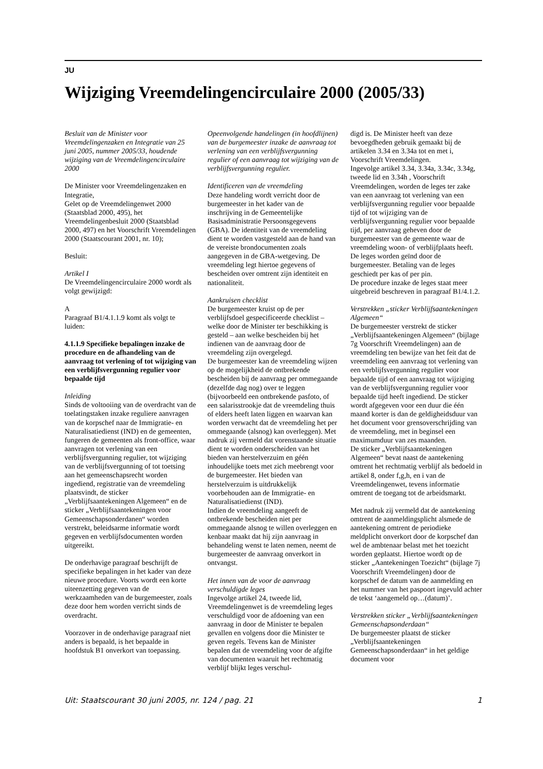JU
Wijziging Vreemdelingencirculaire 2000 (2005/33)
Besluit van de Minister voor Vreemdelingenzaken en Integratie van 25 juni 2005, nummer 2005/33, houdende wijziging van de Vreemdelingencirculaire 2000
De Minister voor Vreemdelingenzaken en Integratie,
Gelet op de Vreemdelingenwet 2000 (Staatsblad 2000, 495), het Vreemdelingenbesluit 2000 (Staatsblad 2000, 497) en het Voorschrift Vreemdelingen 2000 (Staatscourant 2001, nr. 10);
Besluit:
Artikel I
De Vreemdelingencirculaire 2000 wordt als volgt gewijzigd:
A
Paragraaf B1/4.1.1.9 komt als volgt te luiden:
4.1.1.9 Specifieke bepalingen inzake de procedure en de afhandeling van de aanvraag tot verlening of tot wijziging van een verblijfsvergunning regulier voor bepaalde tijd
Inleiding
Sinds de voltooiing van de overdracht van de toelatingstaken inzake reguliere aanvragen van de korpschef naar de Immigratie- en Naturalisatiedienst (IND) en de gemeenten, fungeren de gemeenten als front-office, waar aanvragen tot verlening van een verblijfsvergunning regulier, tot wijziging van de verblijfsvergunning of tot toetsing aan het gemeenschapsrecht worden ingediend, registratie van de vreemdeling plaatsvindt, de sticker „Verblijfsaantekeningen Algemeen“ en de sticker „Verblijfsaantekeningen voor Gemeenschapsonderdanen“ worden verstrekt, beleidsarme informatie wordt gegeven en verblijfsdocumenten worden uitgereikt.
De onderhavige paragraaf beschrijft de specifieke bepalingen in het kader van deze nieuwe procedure. Voorts wordt een korte uiteenzetting gegeven van de werkzaamheden van de burgemeester, zoals deze door hem worden verricht sinds de overdracht.
Voorzover in de onderhavige paragraaf niet anders is bepaald, is het bepaalde in hoofdstuk B1 onverkort van toepassing.
Opeenvolgende handelingen (in hoofdlijnen) van de burgemeester inzake de aanvraag tot verlening van een verblijfsvergunning regulier of een aanvraag tot wijziging van de verblijfsvergunning regulier.
Identificeren van de vreemdeling
Deze handeling wordt verricht door de burgemeester in het kader van de inschrijving in de Gemeentelijke Basisadministratie Persoonsgegevens (GBA). De identiteit van de vreemdeling dient te worden vastgesteld aan de hand van de vereiste brondocumenten zoals aangegeven in de GBA-wetgeving. De vreemdeling legt hiertoe gegevens of bescheiden over omtrent zijn identiteit en nationaliteit.
Aankruisen checklist
De burgemeester kruist op de per verblijfsdoel gespecificeerde checklist – welke door de Minister ter beschikking is gesteld – aan welke bescheiden bij het indienen van de aanvraag door de vreemdeling zijn overgelegd.
De burgemeester kan de vreemdeling wijzen op de mogelijkheid de ontbrekende bescheiden bij de aanvraag per ommegaande (dezelfde dag nog) over te leggen (bijvoorbeeld een ontbrekende pasfoto, of een salarisstrookje dat de vreemdeling thuis of elders heeft laten liggen en waarvan kan worden verwacht dat de vreemdeling het per ommegaande (alsnog) kan overleggen). Met nadruk zij vermeld dat vorenstaande situatie dient te worden onderscheiden van het bieden van herstelverzuim en géén inhoudelijke toets met zich meebrengt voor de burgemeester. Het bieden van herstelverzuim is uitdrukkelijk voorbehouden aan de Immigratie- en Naturalisatiedienst (IND).
Indien de vreemdeling aangeeft de ontbrekende bescheiden niet per ommegaande alsnog te willen overleggen en kenbaar maakt dat hij zijn aanvraag in behandeling wenst te laten nemen, neemt de burgemeester de aanvraag onverkort in ontvangst.
Het innen van de voor de aanvraag verschuldigde leges
Ingevolge artikel 24, tweede lid, Vreemdelingenwet is de vreemdeling leges verschuldigd voor de afdoening van een aanvraag in door de Minister te bepalen gevallen en volgens door die Minister te geven regels. Tevens kan de Minister bepalen dat de vreemdeling voor de afgifte van documenten waaruit het rechtmatig verblijf blijkt leges verschul-
digd is. De Minister heeft van deze bevoegdheden gebruik gemaakt bij de artikelen 3.34 en 3.34a tot en met i, Voorschrift Vreemdelingen.
Ingevolge artikel 3.34, 3.34a, 3.34c, 3.34g, tweede lid en 3.34h , Voorschrift Vreemdelingen, worden de leges ter zake van een aanvraag tot verlening van een verblijfsvergunning regulier voor bepaalde tijd of tot wijziging van de verblijfsvergunning regulier voor bepaalde tijd, per aanvraag geheven door de burgemeester van de gemeente waar de vreemdeling woon- of verblijfplaats heeft.
De leges worden geïnd door de burgemeester. Betaling van de leges geschiedt per kas of per pin.
De procedure inzake de leges staat meer uitgebreid beschreven in paragraaf B1/4.1.2.
Verstrekken „sticker Verblijfsaantekeningen Algemeen“
De burgemeester verstrekt de sticker „Verblijfsaantekeningen Algemeen“ (bijlage 7g Voorschrift Vreemdelingen) aan de vreemdeling ten bewijze van het feit dat de vreemdeling een aanvraag tot verlening van een verblijfsvergunning regulier voor bepaalde tijd of een aanvraag tot wijziging van de verblijfsvergunning regulier voor bepaalde tijd heeft ingediend. De sticker wordt afgegeven voor een duur die één maand korter is dan de geldigheidsduur van het document voor grensoverschrijding van de vreemdeling, met in beginsel een maximumduur van zes maanden.
De sticker „Verblijfsaantekeningen Algemeen“ bevat naast de aantekening omtrent het rechtmatig verblijf als bedoeld in artikel 8, onder f,g,h, en i van de Vreemdelingenwet, tevens informatie omtrent de toegang tot de arbeidsmarkt.
Met nadruk zij vermeld dat de aantekening omtrent de aanmeldingsplicht alsmede de aantekening omtrent de periodieke meldplicht onverkort door de korpschef dan wel de ambtenaar belast met het toezicht worden geplaatst. Hiertoe wordt op de sticker „Aantekeningen Toezicht“ (bijlage 7j Voorschrift Vreemdelingen) door de korpschef de datum van de aanmelding en het nummer van het paspoort ingevuld achter de tekst ‘aangemeld op…(datum)’.
Verstrekken sticker „Verblijfsaantekeningen Gemeenschapsonderdaan“
De burgemeester plaatst de sticker „Verblijfsaantekeningen Gemeenschapsonderdaan“ in het geldige document voor
Uit: Staatscourant 30 juni 2005, nr. 124 / pag. 21 1